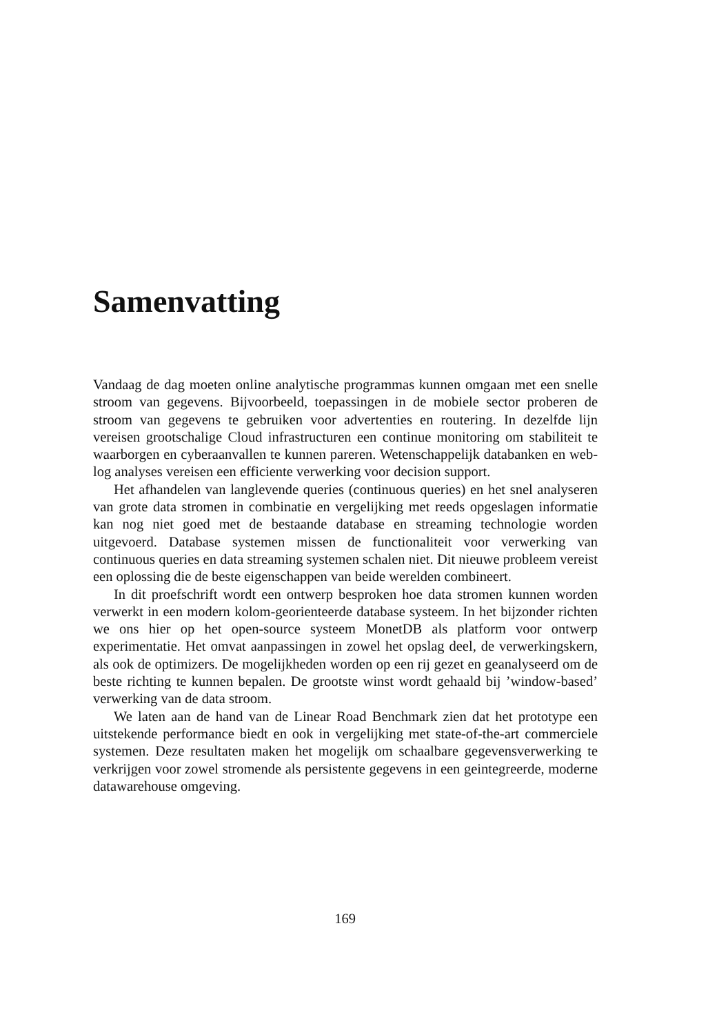Samenvatting
Vandaag de dag moeten online analytische programmas kunnen omgaan met een snelle stroom van gegevens. Bijvoorbeeld, toepassingen in de mobiele sector proberen de stroom van gegevens te gebruiken voor advertenties en routering. In dezelfde lijn vereisen grootschalige Cloud infrastructuren een continue monitoring om stabiliteit te waarborgen en cyberaanvallen te kunnen pareren. Wetenschappelijk databanken en web-log analyses vereisen een efficiente verwerking voor decision support.
Het afhandelen van langlevende queries (continuous queries) en het snel analyseren van grote data stromen in combinatie en vergelijking met reeds opgeslagen informatie kan nog niet goed met de bestaande database en streaming technologie worden uitgevoerd. Database systemen missen de functionaliteit voor verwerking van continuous queries en data streaming systemen schalen niet. Dit nieuwe probleem vereist een oplossing die de beste eigenschappen van beide werelden combineert.
In dit proefschrift wordt een ontwerp besproken hoe data stromen kunnen worden verwerkt in een modern kolom-georienteerde database systeem. In het bijzonder richten we ons hier op het open-source systeem MonetDB als platform voor ontwerp experimentatie. Het omvat aanpassingen in zowel het opslag deel, de verwerkingskern, als ook de optimizers. De mogelijkheden worden op een rij gezet en geanalyseerd om de beste richting te kunnen bepalen. De grootste winst wordt gehaald bij ’window-based’ verwerking van de data stroom.
We laten aan de hand van de Linear Road Benchmark zien dat het prototype een uitstekende performance biedt en ook in vergelijking met state-of-the-art commerciele systemen. Deze resultaten maken het mogelijk om schaalbare gegevensverwerking te verkrijgen voor zowel stromende als persistente gegevens in een geintegreerde, moderne datawarehouse omgeving.
169